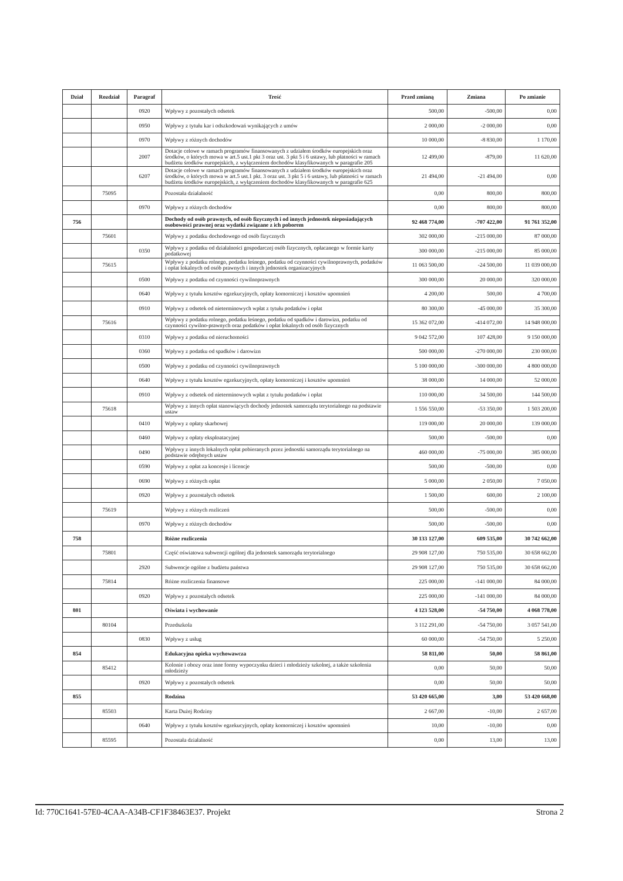| Dział | Rozdział | Paragraf | Treść | Przed zmianą | Zmiana | Po zmianie |
| --- | --- | --- | --- | --- | --- | --- |
| | | 0920 | Wpływy z pozostałych odsetek | 500,00 | -500,00 | 0,00 |
| | | 0950 | Wpływy z tytułu kar i odszkodowań wynikających z umów | 2 000,00 | -2 000,00 | 0,00 |
| | | 0970 | Wpływy z różnych dochodów | 10 000,00 | -8 830,00 | 1 170,00 |
| | | 2007 | Dotacje celowe w ramach programów finansowanych z udziałem środków europejskich oraz środków, o których mowa w art.5 ust.1 pkt 3 oraz ust. 3 pkt 5 i 6 ustawy, lub płatności w ramach budżetu środków europejskich, z wyłączeniem dochodów klasyfikowanych w paragrafie 205 | 12 499,00 | -879,00 | 11 620,00 |
| | | 6207 | Dotacje celowe w ramach programów finansowanych z udziałem środków europejskich oraz środków, o których mowa w art.5 ust.1 pkt. 3 oraz ust. 3 pkt 5 i 6 ustawy, lub płatności w ramach budżetu środków europejskich, z wyłączeniem dochodów klasyfikowanych w paragrafie 625 | 21 494,00 | -21 494,00 | 0,00 |
| | 75095 | | Pozostała działalność | 0,00 | 800,00 | 800,00 |
| | | 0970 | Wpływy z różnych dochodów | 0,00 | 800,00 | 800,00 |
| 756 | | | Dochody od osób prawnych, od osób fizycznych i od innych jednostek nieposiadających osobowości prawnej oraz wydatki związane z ich poborem | 92 468 774,00 | -707 422,00 | 91 761 352,00 |
| | 75601 | | Wpływy z podatku dochodowego od osób fizycznych | 302 000,00 | -215 000,00 | 87 000,00 |
| | | 0350 | Wpływy z podatku od działalności gospodarczej osób fizycznych, opłacanego w formie karty podatkowej | 300 000,00 | -215 000,00 | 85 000,00 |
| | 75615 | | Wpływy z podatku rolnego, podatku leśnego, podatku od czynności cywilnoprawnych, podatków i opłat lokalnych od osób prawnych i innych jednostek organizacyjnych | 11 063 500,00 | -24 500,00 | 11 039 000,00 |
| | | 0500 | Wpływy z podatku od czynności cywilnoprawnych | 300 000,00 | 20 000,00 | 320 000,00 |
| | | 0640 | Wpływy z tytułu kosztów egzekucyjnych, opłaty komorniczej i kosztów upomnień | 4 200,00 | 500,00 | 4 700,00 |
| | | 0910 | Wpływy z odsetek od nieterminowych wpłat z tytułu podatków i opłat | 80 300,00 | -45 000,00 | 35 300,00 |
| | 75616 | | Wpływy z podatku rolnego, podatku leśnego, podatku od spadków i darowizn, podatku od czynności cywilno-prawnych oraz podatków i opłat lokalnych od osób fizycznych | 15 362 072,00 | -414 072,00 | 14 948 000,00 |
| | | 0310 | Wpływy z podatku od nieruchomości | 9 042 572,00 | 107 428,00 | 9 150 000,00 |
| | | 0360 | Wpływy z podatku od spadków i darowizn | 500 000,00 | -270 000,00 | 230 000,00 |
| | | 0500 | Wpływy z podatku od czynności cywilnoprawnych | 5 100 000,00 | -300 000,00 | 4 800 000,00 |
| | | 0640 | Wpływy z tytułu kosztów egzekucyjnych, opłaty komorniczej i kosztów upomnień | 38 000,00 | 14 000,00 | 52 000,00 |
| | | 0910 | Wpływy z odsetek od nieterminowych wpłat z tytułu podatków i opłat | 110 000,00 | 34 500,00 | 144 500,00 |
| | 75618 | | Wpływy z innych opłat stanowiących dochody jednostek samorządu terytorialnego na podstawie ustaw | 1 556 550,00 | -53 350,00 | 1 503 200,00 |
| | | 0410 | Wpływy z opłaty skarbowej | 119 000,00 | 20 000,00 | 139 000,00 |
| | | 0460 | Wpływy z opłaty eksploatacyjnej | 500,00 | -500,00 | 0,00 |
| | | 0490 | Wpływy z innych lokalnych opłat pobieranych przez jednostki samorządu terytorialnego na podstawie odrębnych ustaw | 460 000,00 | -75 000,00 | 385 000,00 |
| | | 0590 | Wpływy z opłat za koncesje i licencje | 500,00 | -500,00 | 0,00 |
| | | 0690 | Wpływy z różnych opłat | 5 000,00 | 2 050,00 | 7 050,00 |
| | | 0920 | Wpływy z pozostałych odsetek | 1 500,00 | 600,00 | 2 100,00 |
| | 75619 | | Wpływy z różnych rozliczeń | 500,00 | -500,00 | 0,00 |
| | | 0970 | Wpływy z różnych dochodów | 500,00 | -500,00 | 0,00 |
| 758 | | | Różne rozliczenia | 30 133 127,00 | 609 535,00 | 30 742 662,00 |
| | 75801 | | Część oświatowa subwencji ogólnej dla jednostek samorządu terytorialnego | 29 908 127,00 | 750 535,00 | 30 658 662,00 |
| | | 2920 | Subwencje ogólne z budżetu państwa | 29 908 127,00 | 750 535,00 | 30 658 662,00 |
| | 75814 | | Różne rozliczenia finansowe | 225 000,00 | -141 000,00 | 84 000,00 |
| | | 0920 | Wpływy z pozostałych odsetek | 225 000,00 | -141 000,00 | 84 000,00 |
| 801 | | | Oświata i wychowanie | 4 123 528,00 | -54 750,00 | 4 068 778,00 |
| | 80104 | | Przedszkola | 3 112 291,00 | -54 750,00 | 3 057 541,00 |
| | | 0830 | Wpływy z usług | 60 000,00 | -54 750,00 | 5 250,00 |
| 854 | | | Edukacyjna opieka wychowawcza | 58 811,00 | 50,00 | 58 861,00 |
| | 85412 | | Kolonie i obozy oraz inne formy wypoczynku dzieci i młodzieży szkolnej, a także szkolenia młodzieży | 0,00 | 50,00 | 50,00 |
| | | 0920 | Wpływy z pozostałych odsetek | 0,00 | 50,00 | 50,00 |
| 855 | | | Rodzina | 53 420 665,00 | 3,00 | 53 420 668,00 |
| | 85503 | | Karta Dużej Rodziny | 2 667,00 | -10,00 | 2 657,00 |
| | | 0640 | Wpływy z tytułu kosztów egzekucyjnych, opłaty komorniczej i kosztów upomnień | 10,00 | -10,00 | 0,00 |
| | 85595 | | Pozostała działalność | 0,00 | 13,00 | 13,00 |
Id: 770C1641-57E0-4CAA-A34B-CF1F38463E37. Projekt Strona 2